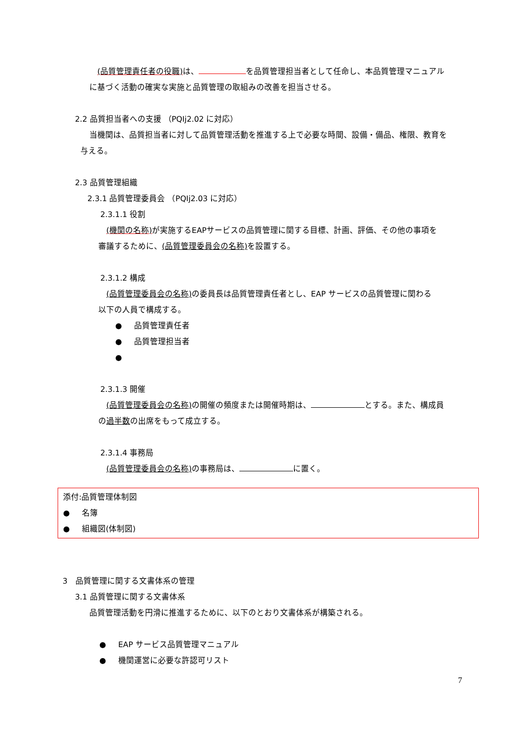(品質管理責任者の役職) は、 を品質管理担当者として任命し、本品質管理マニュアル
に基づく活動の確実な実施と品質管理の取組みの改善を担当させる。
2.2 品質担当者への支援 （PQIj2.02 に対応）
当機関は、品質担当者に対して品質管理活動を推進する上で必要な時間、設備・備品、権限、教育を
与える。
2.3 品質管理組織
2.3.1 品質管理委員会 （PQIj2.03 に対応）
2.3.1.1 役割
(機関の名称) が実施するEAPサービスの品質管理に関する目標、計画、評価、その他の事項を
審議するために、(品質管理委員会の名称) を設置する。
2.3.1.2 構成
(品質管理委員会の名称) の委員長は品質管理責任者とし、EAP サービスの品質管理に関わる
以下の人員で構成する。
● 品質管理責任者
● 品質管理担当者
●
2.3.1.3 開催
(品質管理委員会の名称) の開催の頻度または開催時期は、 とする。また、構成員
の過半数の出席をもって成立する。
2.3.1.4 事務局
(品質管理委員会の名称) の事務局は、 に置く。
添付:品質管理体制図
● 名簿
● 組織図(体制図)
3　品質管理に関する文書体系の管理
3.1 品質管理に関する文書体系
品質管理活動を円滑に推進するために、以下のとおり文書体系が構築される。
● EAP サービス品質管理マニュアル
● 機関運営に必要な許認可リスト
7